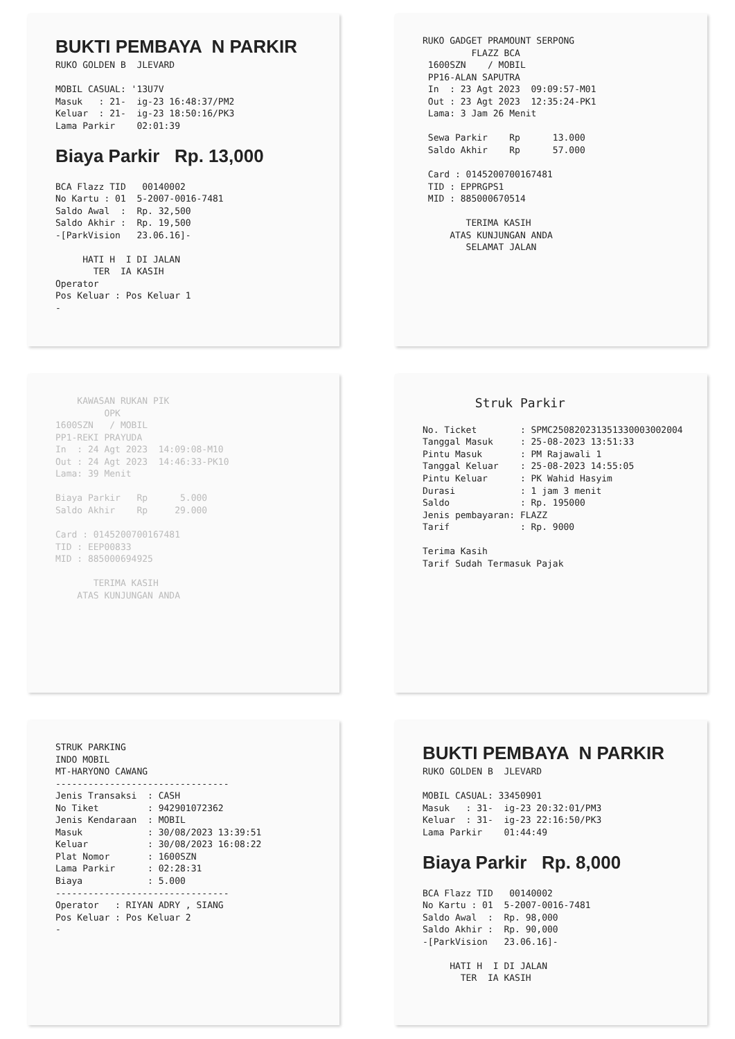BUKTI PEMBAYA N PARKIR RUKO GOLDEN B JLEVARD MOBIL CASUAL: '13U7V Masuk : 21- ig-23 16:48:37/PM2 Keluar : 21- ig-23 18:50:16/PK3 Lama Parkir 02:01:39 Biaya Parkir Rp. 13,000 BCA Flazz TID 00140002 No Kartu : 01 5-2007-0016-7481 Saldo Awal : Rp. 32,500 Saldo Akhir : Rp. 19,500 -[ParkVision 23.06.16]- HATI H I DI JALAN TER IA KASIH Operator Pos Keluar : Pos Keluar 1 -
RUKO GADGET PRAMOUNT SERPONG FLAZZ BCA 1600SZN / MOBIL PP16-ALAN SAPUTRA In : 23 Agt 2023 09:09:57-M01 Out : 23 Agt 2023 12:35:24-PK1 Lama: 3 Jam 26 Menit Sewa Parkir Rp 13.000 Saldo Akhir Rp 57.000 Card : 0145200700167481 TID : EPPRGPS1 MID : 885000670514 TERIMA KASIH ATAS KUNJUNGAN ANDA SELAMAT JALAN
KAWASAN RUKAN PIK OPK 1600SZN / MOBIL PP1-REKI PRAYUDA In : 24 Agt 2023 14:09:08-M10 Out : 24 Agt 2023 14:46:33-PK10 Lama: 39 Menit Biaya Parkir Rp 5.000 Saldo Akhir Rp 29.000 Card : 0145200700167481 TID : EEP00833 MID : 885000694925 TERIMA KASIH ATAS KUNJUNGAN ANDA
Struk Parkir No. Ticket : SPMC25082023135133000300​2004 Tanggal Masuk : 25-08-2023 13:51:33 Pintu Masuk : PM Rajawali 1 Tanggal Keluar : 25-08-2023 14:55:05 Pintu Keluar : PK Wahid Hasyim Durasi : 1 jam 3 menit Saldo : Rp. 195000 Jenis pembayaran: FLAZZ Tarif : Rp. 9000 Terima Kasih Tarif Sudah Termasuk Pajak
STRUK PARKING INDO MOBIL MT-HARYONO CAWANG -------------------------------- Jenis Transaksi : CASH No Tiket : 942901072362 Jenis Kendaraan : MOBIL Masuk : 30/08/2023 13:39:51 Keluar : 30/08/2023 16:08:22 Plat Nomor : 1600SZN Lama Parkir : 02:28:31 Biaya : 5.000 -------------------------------- Operator : RIYAN ADRY , SIANG Pos Keluar : Pos Keluar 2 -
BUKTI PEMBAYA N PARKIR RUKO GOLDEN B JLEVARD MOBIL CASUAL: 33450901 Masuk : 31- ig-23 20:32:01/PM3 Keluar : 31- ig-23 22:16:50/PK3 Lama Parkir 01:44:49 Biaya Parkir Rp. 8,000 BCA Flazz TID 00140002 No Kartu : 01 5-2007-0016-7481 Saldo Awal : Rp. 98,000 Saldo Akhir : Rp. 90,000 -[ParkVision 23.06.16]- HATI H I DI JALAN TER IA KASIH